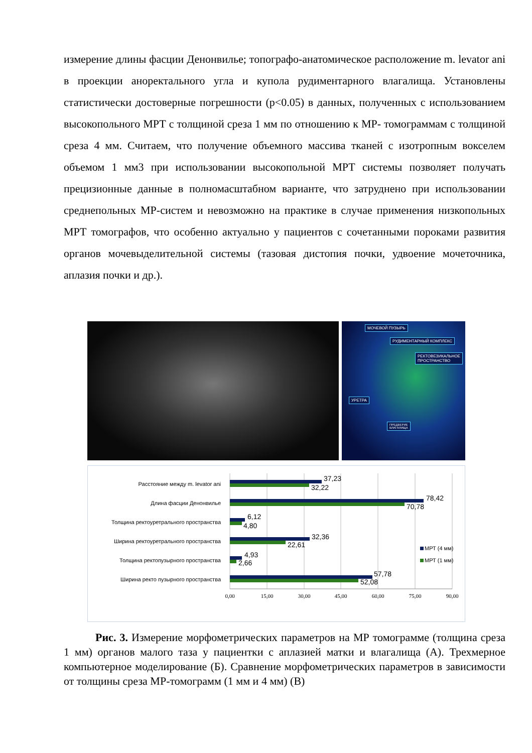измерение длины фасции Денонвилье; топографо-анатомическое расположение m. levator ani в проекции аноректального угла и купола рудиментарного влагалища. Установлены статистически достоверные погрешности (p<0.05) в данных, полученных с использованием высокопольного МРТ с толщиной среза 1 мм по отношению к МР- томограммам с толщиной среза 4 мм. Считаем, что получение объемного массива тканей с изотропным вокселем объемом 1 мм3 при использовании высокопольной МРТ системы позволяет получать прецизионные данные в полномасштабном варианте, что затруднено при использовании среднепольных МР-систем и невозможно на практике в случае применения низкопольных МРТ томографов, что особенно актуально у пациентов с сочетанными пороками развития органов мочевыделительной системы (тазовая дистопия почки, удвоение мочеточника, аплазия почки и др.).
МОЧЕВОЙ ПУЗЫРЬ
РУДИМЕНТАРНЫЙ КОМПЛЕКС
РЕКТОВЕЗИКАЛЬНОЕ
ПРОСТРАНСТВО
УРЕТРА
ПРЕДВЕРИЕ
ВЛАГАЛИЩА
Расстояние между m. levator ani
Длина фасции Денонвилье
Толщина ректоуретрального пространства
Ширина ректоуретрального пространства
Толщина ректопузырного пространства
Ширина ректо пузырного пространства
37,23
32,22
78,42
70,78
6,12
4,80
32,36
22,61
4,93
2,66
57,78
52,08
МРТ (4 мм)
МРТ (1 мм)
0,00
15,00
30,00
45,00
60,00
75,00
90,00
Рис. 3. Измерение морфометрических параметров на МР томограмме (толщина среза 1 мм) органов малого таза у пациентки с аплазией матки и влагалища (А). Трехмерное компьютерное моделирование (Б). Сравнение морфометрических параметров в зависимости от толщины среза МР-томограмм (1 мм и 4 мм) (В)